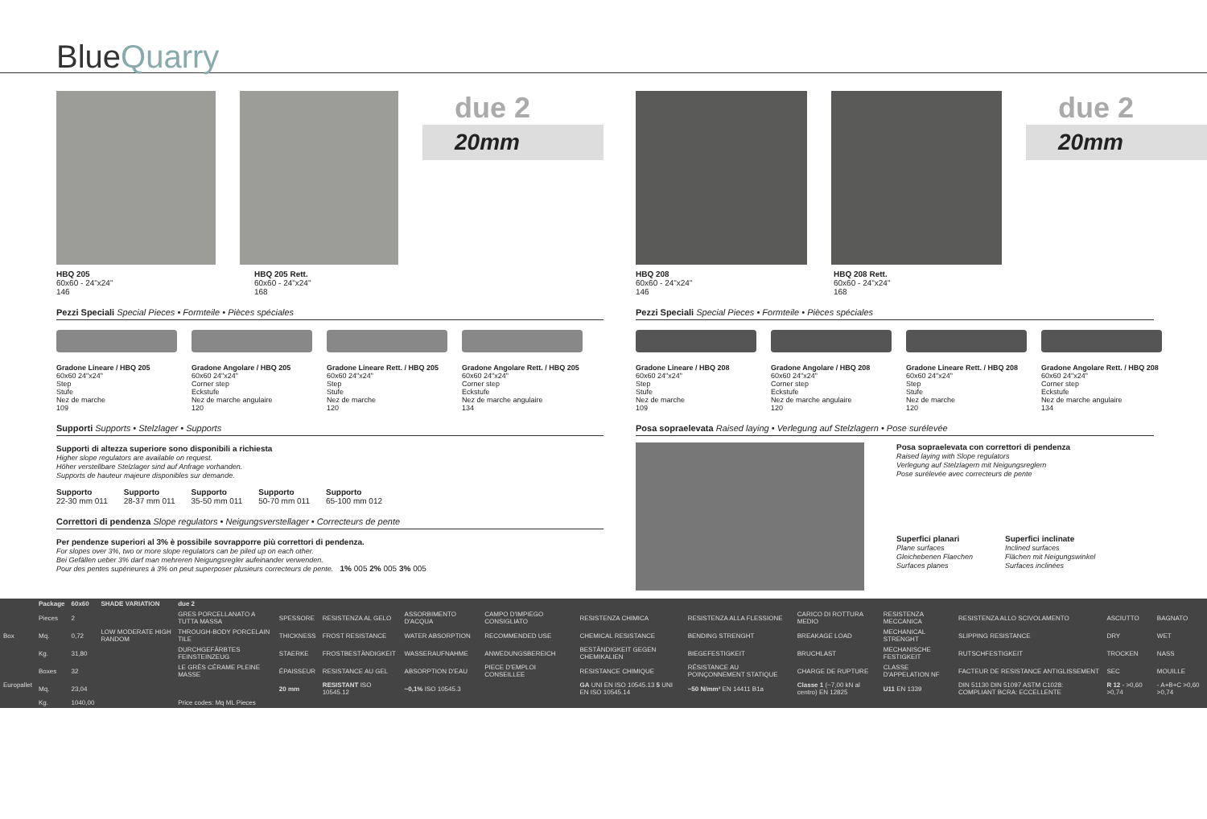BlueQuarry
due 2
20mm
HBQ 205
60x60 - 24"x24"
146
HBQ 205 Rett.
60x60 - 24"x24"
168
Pezzi Speciali Special Pieces • Formteile • Pièces spéciales
Gradone Lineare / HBQ 205
60x60 24"x24"
Step
Stufe
Nez de marche
109
Gradone Angolare / HBQ 205
60x60 24"x24"
Corner step
Eckstufe
Nez de marche angulaire
120
Gradone Lineare Rett. / HBQ 205
60x60 24"x24"
Step
Stufe
Nez de marche
120
Gradone Angolare Rett. / HBQ 205
60x60 24"x24"
Corner step
Eckstufe
Nez de marche angulaire
134
Supporti Supports • Stelzlager • Supports
Supporti di altezza superiore sono disponibili a richiesta
Higher slope regulators are available on request.
Höher verstellbare Stelzlager sind auf Anfrage vorhanden.
Supports de hauteur majeure disponibles sur demande.
Supporto
22-30 mm 011
Supporto
28-37 mm 011
Supporto
35-50 mm 011
Supporto
50-70 mm 011
Supporto
65-100 mm 012
Correttori di pendenza Slope regulators • Neigungsverstellager • Correcteurs de pente
Per pendenze superiori al 3% è possibile sovrapporre più correttori di pendenza.
For slopes over 3%, two or more slope regulators can be piled up on each other.
Bei Gefällen ueber 3% darf man mehreren Neigungsregler aufeinander verwenden.
Pour des pentes supérieures à 3% on peut superposer plusieurs correcteurs de pente. 1% 005 2% 005 3% 005
due 2
20mm
HBQ 208
60x60 - 24"x24"
146
HBQ 208 Rett.
60x60 - 24"x24"
168
Pezzi Speciali Special Pieces • Formteile • Pièces spéciales
Gradone Lineare / HBQ 208
60x60 24"x24"
Step
Stufe
Nez de marche
109
Gradone Angolare / HBQ 208
60x60 24"x24"
Corner step
Eckstufe
Nez de marche angulaire
120
Gradone Lineare Rett. / HBQ 208
60x60 24"x24"
Step
Stufe
Nez de marche
120
Gradone Angolare Rett. / HBQ 208
60x60 24"x24"
Corner step
Eckstufe
Nez de marche angulaire
134
Posa sopraelevata Raised laying • Verlegung auf Stelzlagern • Pose surélevée
Posa sopraelevata con correttori di pendenza
Raised laying with Slope regulators
Verlegung auf Stelzlagern mit Neigungsreglern
Pose surélevée avec correcteurs de pente
Superfici planari
Plane surfaces
Gleichebenen Flaechen
Surfaces planes
Superfici inclinate
Inclined surfaces
Flächen mit Neigungswinkel
Surfaces inclinées
| | Package | 60x60 | SHADE VARIATION | due 2 | | | | | | | | | | | |
| --- | --- | --- | --- | --- | --- | --- | --- | --- | --- | --- | --- | --- | --- | --- | --- |
| Box | Pieces | 2 | LOW MODERATE HIGH RANDOM | GRES PORCELLANATO A TUTTA MASSA | SPESSORE | RESISTENZA AL GELO | ASSORBIMENTO D'ACQUA | CAMPO D'IMPIEGO CONSIGLIATO | RESISTENZA CHIMICA | RESISTENZA ALLA FLESSIONE | CARICO DI ROTTURA MEDIO | RESISTENZA MECCANICA | RESISTENZA ALLO SCIVOLAMENTO | ASCIUTTO | BAGNATO |
| | Mq. | 0,72 | | THROUGH-BODY PORCELAIN TILE | THICKNESS | FROST RESISTANCE | WATER ABSORPTION | RECOMMENDED USE | CHEMICAL RESISTANCE | BENDING STRENGHT | BREAKAGE LOAD | MECHANICAL STRENGHT | SLIPPING RESISTANCE | DRY | WET |
| | Kg. | 31,80 | | DURCHGEFÄRBTES FEINSTEINZEUG | STAERKE | FROSTBESTÄNDIGKEIT | WASSERAUFNAHME | ANWEDUNGSBEREICH | BESTÄNDIGKEIT GEGEN CHEMIKALIEN | BIEGEFESTIGKEIT | BRUCHLAST | MECHANISCHE FESTIGKEIT | RUTSCHFESTIGKEIT | TROCKEN | NASS |
| Europallet | Boxes | 32 | | LE GRÈS CÉRAME PLEINE MASSE | ÉPAISSEUR | RESISTANCE AU GEL | ABSORPTION D'EAU | PIECE D'EMPLOI CONSEILLEE | RESISTANCE CHIMIQUE | RÉSISTANCE AU POINÇONNEMENT STATIQUE | CHARGE DE RUPTURE | CLASSE D'APPELATION NF | FACTEUR DE RESISTANCE ANTIGLISSEMENT | SEC | MOUILLE |
| | Mq. | 23,04 | | | 20 mm | RESISTANT ISO 10545.12 | ~0,1% ISO 10545.3 | | GA UNI EN ISO 10545.13 5 UNI EN ISO 10545.14 | ~50 N/mm² EN 14411 B1a | Classe 1 (~7,00 kN al centro) EN 12825 | U11 EN 1339 | DIN 51130 DIN 51097 ASTM C1028: COMPLIANT BCRA: ECCELLENTE | R 12 - >0,60 >0,74 | - A+B+C >0,60 >0,74 |
| | Kg. | 1040,00 | | Price codes: Mq ML Pieces | | | | | | | | | | | |